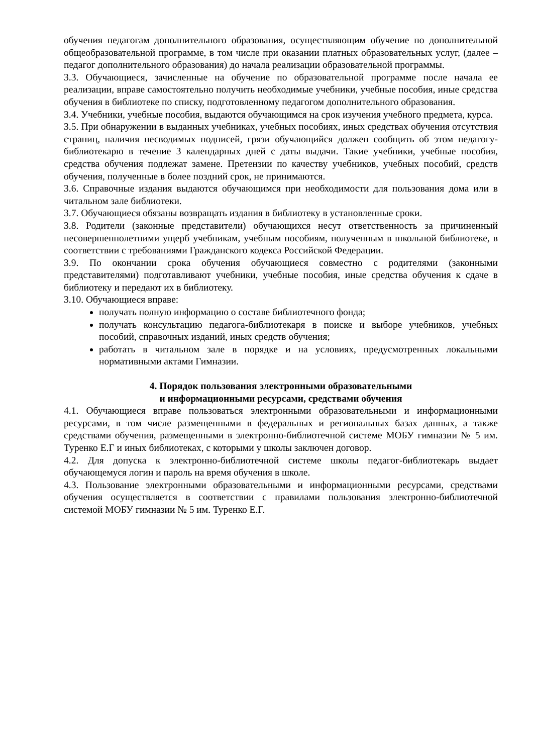обучения педагогам дополнительного образования, осуществляющим обучение по дополнительной общеобразовательной программе, в том числе при оказании платных образовательных услуг, (далее – педагог дополнительного образования) до начала реализации образовательной программы.
3.3. Обучающиеся, зачисленные на обучение по образовательной программе после начала ее реализации, вправе самостоятельно получить необходимые учебники, учебные пособия, иные средства обучения в библиотеке по списку, подготовленному педагогом дополнительного образования.
3.4. Учебники, учебные пособия, выдаются обучающимся на срок изучения учебного предмета, курса.
3.5. При обнаружении в выданных учебниках, учебных пособиях, иных средствах обучения отсутствия страниц, наличия несводимых подписей, грязи обучающийся должен сообщить об этом педагогу-библиотекарю в течение 3 календарных дней с даты выдачи. Такие учебники, учебные пособия, средства обучения подлежат замене. Претензии по качеству учебников, учебных пособий, средств обучения, полученные в более поздний срок, не принимаются.
3.6. Справочные издания выдаются обучающимся при необходимости для пользования дома или в читальном зале библиотеки.
3.7. Обучающиеся обязаны возвращать издания в библиотеку в установленные сроки.
3.8. Родители (законные представители) обучающихся несут ответственность за причиненный несовершеннолетними ущерб учебникам, учебным пособиям, полученным в школьной библиотеке, в соответствии с требованиями Гражданского кодекса Российской Федерации.
3.9. По окончании срока обучения обучающиеся совместно с родителями (законными представителями) подготавливают учебники, учебные пособия, иные средства обучения к сдаче в библиотеку и передают их в библиотеку.
3.10. Обучающиеся вправе:
получать полную информацию о составе библиотечного фонда;
получать консультацию педагога-библиотекаря в поиске и выборе учебников, учебных пособий, справочных изданий, иных средств обучения;
работать в читальном зале в порядке и на условиях, предусмотренных локальными нормативными актами Гимназии.
4. Порядок пользования электронными образовательными
и информационными ресурсами, средствами обучения
4.1. Обучающиеся вправе пользоваться электронными образовательными и информационными ресурсами, в том числе размещенными в федеральных и региональных базах данных, а также средствами обучения, размещенными в электронно-библиотечной системе МОБУ гимназии № 5 им. Туренко Е.Г и иных библиотеках, с которыми у школы заключен договор.
4.2. Для допуска к электронно-библиотечной системе школы педагог-библиотекарь выдает обучающемуся логин и пароль на время обучения в школе.
4.3. Пользование электронными образовательными и информационными ресурсами, средствами обучения осуществляется в соответствии с правилами пользования электронно-библиотечной системой МОБУ гимназии № 5 им. Туренко Е.Г.